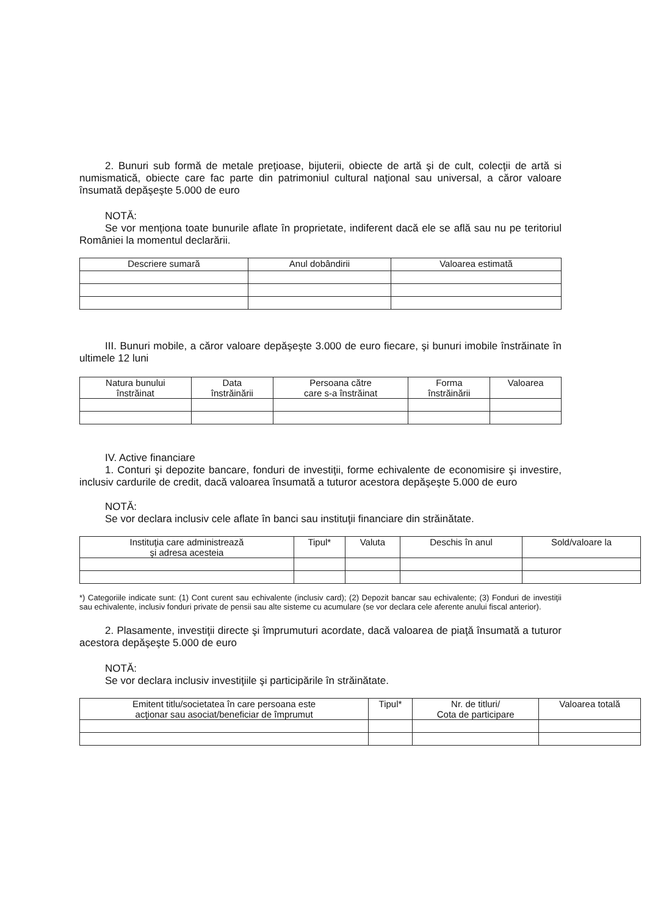2. Bunuri sub formă de metale preţioase, bijuterii, obiecte de artă şi de cult, colecţii de artă si numismatică, obiecte care fac parte din patrimoniul cultural naţional sau universal, a căror valoare însumată depăşeşte 5.000 de euro
NOTĂ:
Se vor menţiona toate bunurile aflate în proprietate, indiferent dacă ele se află sau nu pe teritoriul României la momentul declarării.
| Descriere sumară | Anul dobândirii | Valoarea estimată |
| --- | --- | --- |
III. Bunuri mobile, a căror valoare depăşeşte 3.000 de euro fiecare, şi bunuri imobile înstrăinate în ultimele 12 luni
| Natura bunului înstrăinat | Data înstrăinării | Persoana către care s-a înstrăinat | Forma înstrăinării | Valoarea |
| --- | --- | --- | --- | --- |
IV. Active financiare
1. Conturi şi depozite bancare, fonduri de investiţii, forme echivalente de economisire şi investire, inclusiv cardurile de credit, dacă valoarea însumată a tuturor acestora depăşeşte 5.000 de euro
NOTĂ:
Se vor declara inclusiv cele aflate în banci sau instituţii financiare din străinătate.
| Instituţia care administrează şi adresa acesteia | Tipul* | Valuta | Deschis în anul | Sold/valoare la |
| --- | --- | --- | --- | --- |
*) Categoriile indicate sunt: (1) Cont curent sau echivalente (inclusiv card); (2) Depozit bancar sau echivalente; (3) Fonduri de investiţii sau echivalente, inclusiv fonduri private de pensii sau alte sisteme cu acumulare (se vor declara cele aferente anului fiscal anterior).
2. Plasamente, investiţii directe şi împrumuturi acordate, dacă valoarea de piaţă însumată a tuturor acestora depăşeşte 5.000 de euro
NOTĂ:
Se vor declara inclusiv investiţiile şi participările în străinătate.
| Emitent titlu/societatea în care persoana este acţionar sau asociat/beneficiar de împrumut | Tipul* | Nr. de titluri/ Cota de participare | Valoarea totală |
| --- | --- | --- | --- |